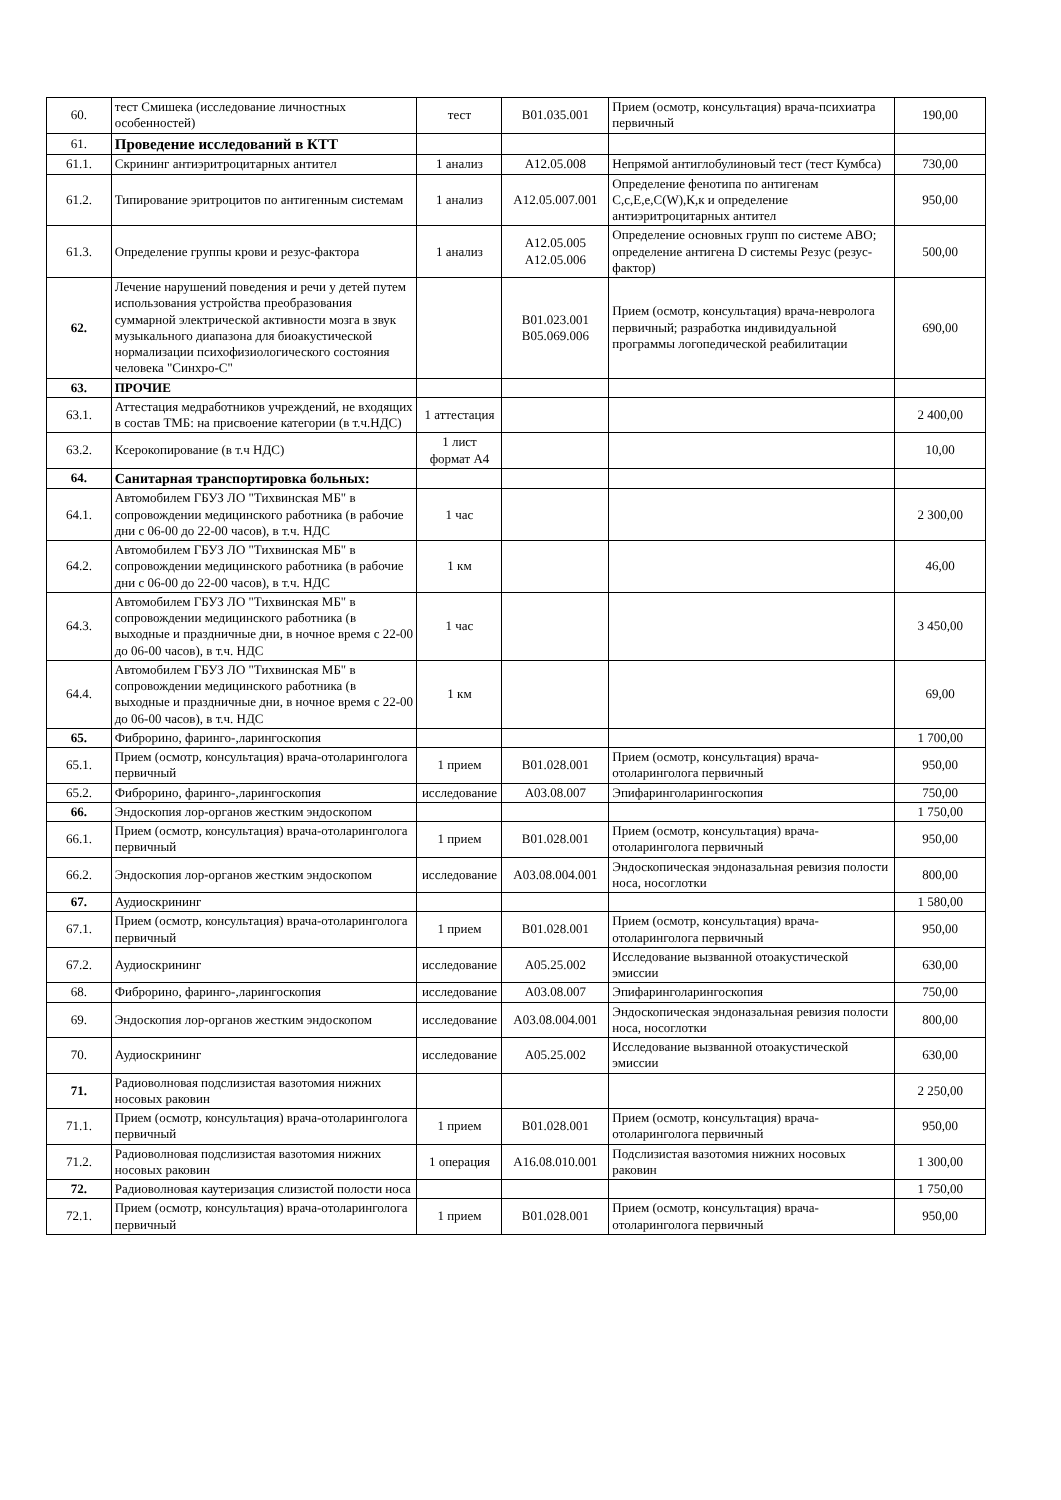| 60. | тест Смишека (исследование личностных особенностей) | тест | В01.035.001 | Прием (осмотр, консультация) врача-психиатра первичный | 190,00 |
| 61. | Проведение исследований в КТТ | | | | |
| 61.1. | Скрининг антиэритроцитарных антител | 1 анализ | А12.05.008 | Непрямой антиглобулиновый тест (тест Кумбса) | 730,00 |
| 61.2. | Типирование эритроцитов по антигенным системам | 1 анализ | А12.05.007.001 | Определение фенотипа по антигенам С,с,Е,е,С(W),К,к и определение антиэритроцитарных антител | 950,00 |
| 61.3. | Определение группы крови и резус-фактора | 1 анализ | А12.05.005 А12.05.006 | Определение основных групп по системе АВО; определение антигена D системы Резус (резус-фактор) | 500,00 |
| 62. | Лечение нарушений поведения и речи у детей путем использования устройства преобразования суммарной электрической активности мозга в звук музыкального диапазона для биоакустической нормализации психофизиологического состояния человека "Синхро-С" | | В01.023.001 В05.069.006 | Прием (осмотр, консультация) врача-невролога первичный; разработка индивидуальной программы логопедической реабилитации | 690,00 |
| 63. | ПРОЧИЕ | | | | |
| 63.1. | Аттестация медработников учреждений, не входящих в состав ТМБ: на присвоение категории (в т.ч.НДС) | 1 аттестация | | | 2 400,00 |
| 63.2. | Ксерокопирование (в т.ч НДС) | 1 лист формат А4 | | | 10,00 |
| 64. | Санитарная транспортировка больных: | | | | |
| 64.1. | Автомобилем ГБУЗ ЛО "Тихвинская МБ" в сопровождении медицинского работника (в рабочие дни с 06-00 до 22-00 часов), в т.ч. НДС | 1 час | | | 2 300,00 |
| 64.2. | Автомобилем ГБУЗ ЛО "Тихвинская МБ" в сопровождении медицинского работника (в рабочие дни с 06-00 до 22-00 часов), в т.ч. НДС | 1 км | | | 46,00 |
| 64.3. | Автомобилем ГБУЗ ЛО "Тихвинская МБ" в сопровождении медицинского работника (в выходные и праздничные дни, в ночное время с 22-00 до 06-00 часов), в т.ч. НДС | 1 час | | | 3 450,00 |
| 64.4. | Автомобилем ГБУЗ ЛО "Тихвинская МБ" в сопровождении медицинского работника (в выходные и праздничные дни, в ночное время с 22-00 до 06-00 часов), в т.ч. НДС | 1 км | | | 69,00 |
| 65. | Фиброрино, фаринго-,ларингоскопия | | | | 1 700,00 |
| 65.1. | Прием (осмотр, консультация) врача-отоларинголога первичный | 1 прием | В01.028.001 | Прием (осмотр, консультация) врача-отоларинголога первичный | 950,00 |
| 65.2. | Фиброрино, фаринго-,ларингоскопия | исследование | А03.08.007 | Эпифаринголарингоскопия | 750,00 |
| 66. | Эндоскопия лор-органов жестким эндоскопом | | | | 1 750,00 |
| 66.1. | Прием (осмотр, консультация) врача-отоларинголога первичный | 1 прием | В01.028.001 | Прием (осмотр, консультация) врача-отоларинголога первичный | 950,00 |
| 66.2. | Эндоскопия лор-органов жестким эндоскопом | исследование | А03.08.004.001 | Эндоскопическая эндоназальная ревизия полости носа, носоглотки | 800,00 |
| 67. | Аудиоскрининг | | | | 1 580,00 |
| 67.1. | Прием (осмотр, консультация) врача-отоларинголога первичный | 1 прием | В01.028.001 | Прием (осмотр, консультация) врача-отоларинголога первичный | 950,00 |
| 67.2. | Аудиоскрининг | исследование | А05.25.002 | Исследование вызванной отоакустической эмиссии | 630,00 |
| 68. | Фиброрино, фаринго-,ларингоскопия | исследование | А03.08.007 | Эпифаринголарингоскопия | 750,00 |
| 69. | Эндоскопия лор-органов жестким эндоскопом | исследование | А03.08.004.001 | Эндоскопическая эндоназальная ревизия полости носа, носоглотки | 800,00 |
| 70. | Аудиоскрининг | исследование | А05.25.002 | Исследование вызванной отоакустической эмиссии | 630,00 |
| 71. | Радиоволновая подслизистая вазотомия нижних носовых раковин | | | | 2 250,00 |
| 71.1. | Прием (осмотр, консультация) врача-отоларинголога первичный | 1 прием | В01.028.001 | Прием (осмотр, консультация) врача-отоларинголога первичный | 950,00 |
| 71.2. | Радиоволновая подслизистая вазотомия нижних носовых раковин | 1 операция | А16.08.010.001 | Подслизистая вазотомия нижних носовых раковин | 1 300,00 |
| 72. | Радиоволновая каутеризация слизистой полости носа | | | | 1 750,00 |
| 72.1. | Прием (осмотр, консультация) врача-отоларинголога первичный | 1 прием | В01.028.001 | Прием (осмотр, консультация) врача-отоларинголога первичный | 950,00 |